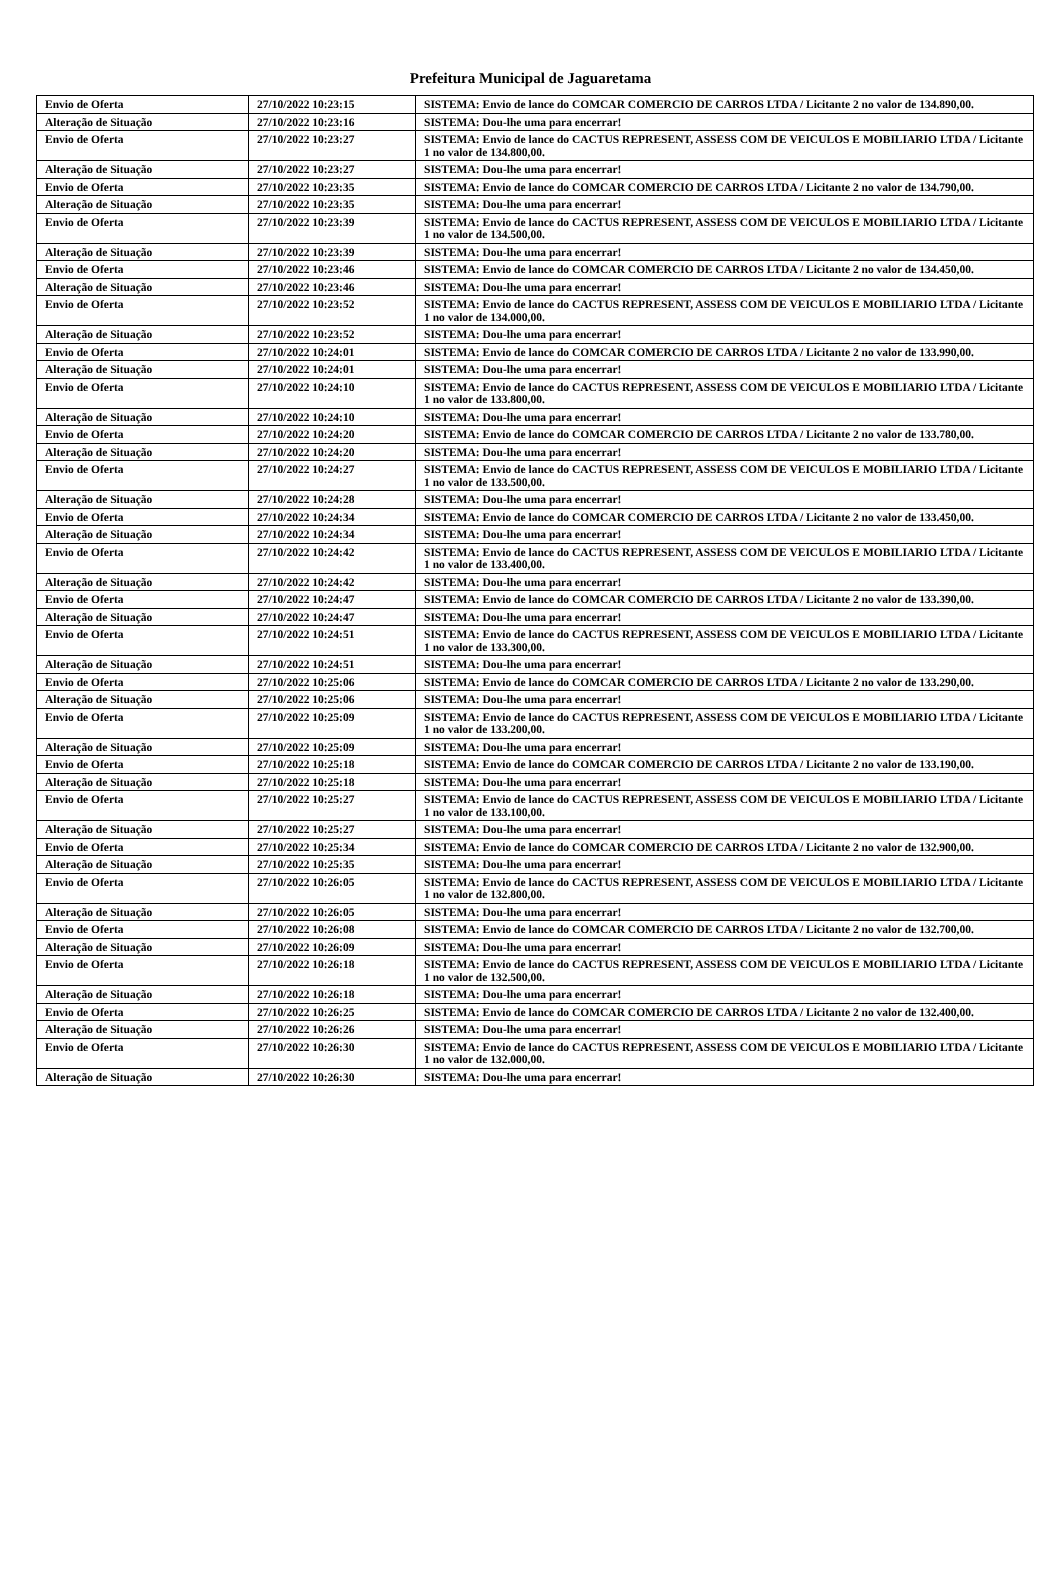Prefeitura Municipal de Jaguaretama
| Envio de Oferta | 27/10/2022 10:23:15 | SISTEMA: Envio de lance do COMCAR COMERCIO DE CARROS LTDA / Licitante 2 no valor de 134.890,00. |
| Alteração de Situação | 27/10/2022 10:23:16 | SISTEMA: Dou-lhe uma para encerrar! |
| Envio de Oferta | 27/10/2022 10:23:27 | SISTEMA: Envio de lance do CACTUS REPRESENT, ASSESS COM DE VEICULOS E MOBILIARIO LTDA / Licitante 1 no valor de 134.800,00. |
| Alteração de Situação | 27/10/2022 10:23:27 | SISTEMA: Dou-lhe uma para encerrar! |
| Envio de Oferta | 27/10/2022 10:23:35 | SISTEMA: Envio de lance do COMCAR COMERCIO DE CARROS LTDA / Licitante 2 no valor de 134.790,00. |
| Alteração de Situação | 27/10/2022 10:23:35 | SISTEMA: Dou-lhe uma para encerrar! |
| Envio de Oferta | 27/10/2022 10:23:39 | SISTEMA: Envio de lance do CACTUS REPRESENT, ASSESS COM DE VEICULOS E MOBILIARIO LTDA / Licitante 1 no valor de 134.500,00. |
| Alteração de Situação | 27/10/2022 10:23:39 | SISTEMA: Dou-lhe uma para encerrar! |
| Envio de Oferta | 27/10/2022 10:23:46 | SISTEMA: Envio de lance do COMCAR COMERCIO DE CARROS LTDA / Licitante 2 no valor de 134.450,00. |
| Alteração de Situação | 27/10/2022 10:23:46 | SISTEMA: Dou-lhe uma para encerrar! |
| Envio de Oferta | 27/10/2022 10:23:52 | SISTEMA: Envio de lance do CACTUS REPRESENT, ASSESS COM DE VEICULOS E MOBILIARIO LTDA / Licitante 1 no valor de 134.000,00. |
| Alteração de Situação | 27/10/2022 10:23:52 | SISTEMA: Dou-lhe uma para encerrar! |
| Envio de Oferta | 27/10/2022 10:24:01 | SISTEMA: Envio de lance do COMCAR COMERCIO DE CARROS LTDA / Licitante 2 no valor de 133.990,00. |
| Alteração de Situação | 27/10/2022 10:24:01 | SISTEMA: Dou-lhe uma para encerrar! |
| Envio de Oferta | 27/10/2022 10:24:10 | SISTEMA: Envio de lance do CACTUS REPRESENT, ASSESS COM DE VEICULOS E MOBILIARIO LTDA / Licitante 1 no valor de 133.800,00. |
| Alteração de Situação | 27/10/2022 10:24:10 | SISTEMA: Dou-lhe uma para encerrar! |
| Envio de Oferta | 27/10/2022 10:24:20 | SISTEMA: Envio de lance do COMCAR COMERCIO DE CARROS LTDA / Licitante 2 no valor de 133.780,00. |
| Alteração de Situação | 27/10/2022 10:24:20 | SISTEMA: Dou-lhe uma para encerrar! |
| Envio de Oferta | 27/10/2022 10:24:27 | SISTEMA: Envio de lance do CACTUS REPRESENT, ASSESS COM DE VEICULOS E MOBILIARIO LTDA / Licitante 1 no valor de 133.500,00. |
| Alteração de Situação | 27/10/2022 10:24:28 | SISTEMA: Dou-lhe uma para encerrar! |
| Envio de Oferta | 27/10/2022 10:24:34 | SISTEMA: Envio de lance do COMCAR COMERCIO DE CARROS LTDA / Licitante 2 no valor de 133.450,00. |
| Alteração de Situação | 27/10/2022 10:24:34 | SISTEMA: Dou-lhe uma para encerrar! |
| Envio de Oferta | 27/10/2022 10:24:42 | SISTEMA: Envio de lance do CACTUS REPRESENT, ASSESS COM DE VEICULOS E MOBILIARIO LTDA / Licitante 1 no valor de 133.400,00. |
| Alteração de Situação | 27/10/2022 10:24:42 | SISTEMA: Dou-lhe uma para encerrar! |
| Envio de Oferta | 27/10/2022 10:24:47 | SISTEMA: Envio de lance do COMCAR COMERCIO DE CARROS LTDA / Licitante 2 no valor de 133.390,00. |
| Alteração de Situação | 27/10/2022 10:24:47 | SISTEMA: Dou-lhe uma para encerrar! |
| Envio de Oferta | 27/10/2022 10:24:51 | SISTEMA: Envio de lance do CACTUS REPRESENT, ASSESS COM DE VEICULOS E MOBILIARIO LTDA / Licitante 1 no valor de 133.300,00. |
| Alteração de Situação | 27/10/2022 10:24:51 | SISTEMA: Dou-lhe uma para encerrar! |
| Envio de Oferta | 27/10/2022 10:25:06 | SISTEMA: Envio de lance do COMCAR COMERCIO DE CARROS LTDA / Licitante 2 no valor de 133.290,00. |
| Alteração de Situação | 27/10/2022 10:25:06 | SISTEMA: Dou-lhe uma para encerrar! |
| Envio de Oferta | 27/10/2022 10:25:09 | SISTEMA: Envio de lance do CACTUS REPRESENT, ASSESS COM DE VEICULOS E MOBILIARIO LTDA / Licitante 1 no valor de 133.200,00. |
| Alteração de Situação | 27/10/2022 10:25:09 | SISTEMA: Dou-lhe uma para encerrar! |
| Envio de Oferta | 27/10/2022 10:25:18 | SISTEMA: Envio de lance do COMCAR COMERCIO DE CARROS LTDA / Licitante 2 no valor de 133.190,00. |
| Alteração de Situação | 27/10/2022 10:25:18 | SISTEMA: Dou-lhe uma para encerrar! |
| Envio de Oferta | 27/10/2022 10:25:27 | SISTEMA: Envio de lance do CACTUS REPRESENT, ASSESS COM DE VEICULOS E MOBILIARIO LTDA / Licitante 1 no valor de 133.100,00. |
| Alteração de Situação | 27/10/2022 10:25:27 | SISTEMA: Dou-lhe uma para encerrar! |
| Envio de Oferta | 27/10/2022 10:25:34 | SISTEMA: Envio de lance do COMCAR COMERCIO DE CARROS LTDA / Licitante 2 no valor de 132.900,00. |
| Alteração de Situação | 27/10/2022 10:25:35 | SISTEMA: Dou-lhe uma para encerrar! |
| Envio de Oferta | 27/10/2022 10:26:05 | SISTEMA: Envio de lance do CACTUS REPRESENT, ASSESS COM DE VEICULOS E MOBILIARIO LTDA / Licitante 1 no valor de 132.800,00. |
| Alteração de Situação | 27/10/2022 10:26:05 | SISTEMA: Dou-lhe uma para encerrar! |
| Envio de Oferta | 27/10/2022 10:26:08 | SISTEMA: Envio de lance do COMCAR COMERCIO DE CARROS LTDA / Licitante 2 no valor de 132.700,00. |
| Alteração de Situação | 27/10/2022 10:26:09 | SISTEMA: Dou-lhe uma para encerrar! |
| Envio de Oferta | 27/10/2022 10:26:18 | SISTEMA: Envio de lance do CACTUS REPRESENT, ASSESS COM DE VEICULOS E MOBILIARIO LTDA / Licitante 1 no valor de 132.500,00. |
| Alteração de Situação | 27/10/2022 10:26:18 | SISTEMA: Dou-lhe uma para encerrar! |
| Envio de Oferta | 27/10/2022 10:26:25 | SISTEMA: Envio de lance do COMCAR COMERCIO DE CARROS LTDA / Licitante 2 no valor de 132.400,00. |
| Alteração de Situação | 27/10/2022 10:26:26 | SISTEMA: Dou-lhe uma para encerrar! |
| Envio de Oferta | 27/10/2022 10:26:30 | SISTEMA: Envio de lance do CACTUS REPRESENT, ASSESS COM DE VEICULOS E MOBILIARIO LTDA / Licitante 1 no valor de 132.000,00. |
| Alteração de Situação | 27/10/2022 10:26:30 | SISTEMA: Dou-lhe uma para encerrar! |